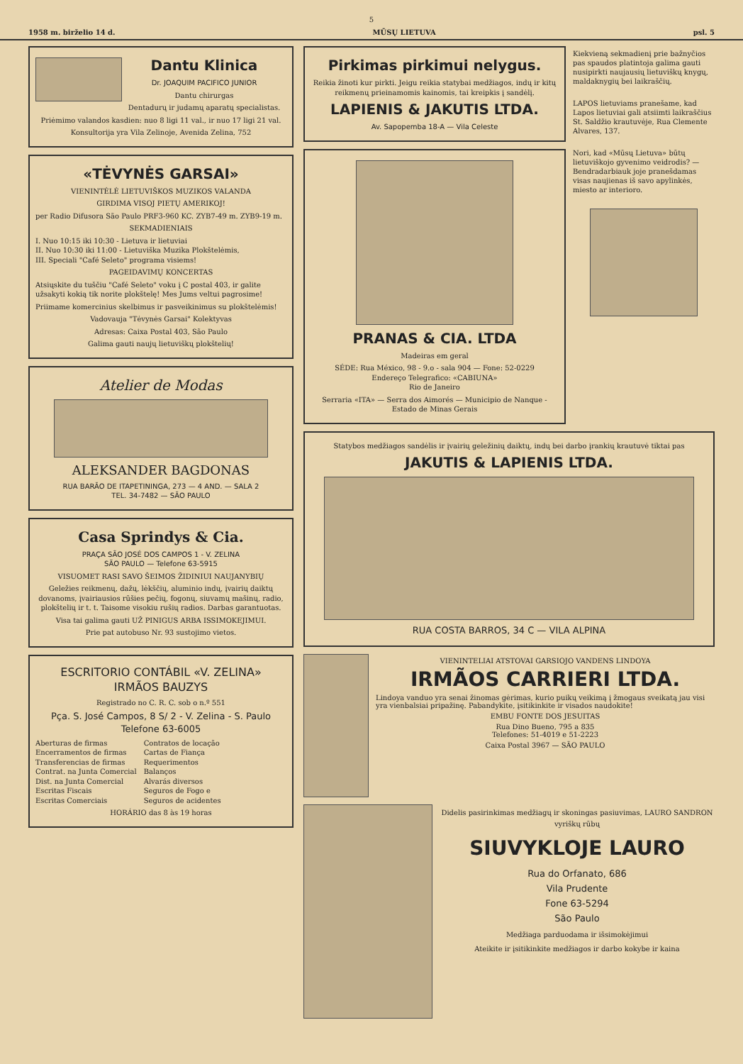5
1958 m. birželio 14 d. MŪSŲ LIETUVA psl. 5
Dantu Klinica
Dr. JOAQUIM PACIFICO JUNIOR
Dantu chirurgas
Dentadurų ir judamų aparatų specialistas.
Priėmimo valandos kasdien: nuo 8 ligi 11 val., ir nuo 17 ligi 21 val.
Konsultorija yra Vila Zelinoje, Avenida Zelina, 752
«TĖVYNĖS GARSAI»
VIENINTĖLĖ LIETUVIŠKOS MUZIKOS VALANDA
GIRDIMA VISOJ PIETŲ AMERIKOJ!
per Radio Difusora São Paulo PRF3-960 KC. ZYB7-49 m. ZYB9-19 m.
SEKMADIENIAIS
I. Nuo 10:15 iki 10:30 - Lietuva ir lietuviai
II. Nuo 10:30 iki 11:00 - Lietuviška Muzika Plokštelėmis,
III. Speciali "Café Seleto" programa visiems!
PAGEIDAVIMŲ KONCERTAS
Atsiųskite du tuščiu "Café Seleto" voku į C postal 403, ir galite užsakyti kokią tik norite plokštelę! Mes Jums veltui pagrosime!
Priimame komercinius skelbimus ir pasveikinimus su plokštelėmis!
Vadovauja "Tėvynės Garsai" Kolektyvas
Adresas: Caixa Postal 403, São Paulo
Galima gauti naujų lietuviškų plokštelių!
Atelier de Modas
ALEKSANDER BAGDONAS
RUA BARÃO DE ITAPETININGA, 273 — 4 AND. — SALA 2
TEL. 34-7482 — SÃO PAULO
Casa Sprindys & Cia.
PRAÇA SÃO JOSÉ DOS CAMPOS 1 - V. ZELINA
SÃO PAULO — Telefone 63-5915
VISUOMET RASI SAVO ŠEIMOS ŽIDINIUI NAUJANYBIŲ
Geležies reikmenų, dažų, lėkščių, aluminio indų, įvairių daiktų dovanoms, įvairiausios rūšies pečių, fogonų, siuvamų mašinų, radio, plokštelių ir t. t. Taisome visokiu rušių radios. Darbas garantuotas.
Visa tai galima gauti UŽ PINIGUS ARBA ISSIMOKEJIMUI.
Prie pat autobuso Nr. 93 sustojimo vietos.
ESCRITORIO CONTÁBIL «V. ZELINA»
IRMÃOS BAUZYS
Registrado no C. R. C. sob o n.º 551
Pça. S. José Campos, 8 S/ 2 - V. Zelina - S. Paulo
Telefone 63-6005
Aberturas de firmas
Encerramentos de firmas
Transferencias de firmas
Contrat. na Junta Comercial
Dist. na Junta Comercial
Escritas Fiscais
Escritas Comerciais
Contratos de locação
Cartas de Fiança
Requerimentos
Balanços
Alvarás diversos
Seguros de Fogo e
Seguros de acidentes
HORÁRIO das 8 às 19 horas
Pirkimas pirkimui nelygus.
Reikia žinoti kur pirkti. Jeigu reikia statybai medžiagos, indų ir kitų reikmenų prieinamomis kainomis, tai kreipkis į sandėlį.
LAPIENIS & JAKUTIS LTDA.
Av. Sapopemba 18-A — Vila Celeste
PRANAS & CIA. LTDA
Madeiras em geral
SÉDE: Rua México, 98 - 9.o - sala 904 — Fone: 52-0229
Endereço Telegrafico: «CABIUNA»
Rio de Janeiro
Serraria «ITA» — Serra dos Aimorés — Municipio de Nanque - Estado de Minas Gerais
Kiekvieną sekmadienį prie bažnyčios pas spaudos platintoja galima gauti nusipirkti naujausių lietuviškų knygų, maldaknygių bei laikraščių.
LAPOS lietuviams pranešame, kad Lapos lietuviai gali atsiimti laikraščius St. Saldžio krautuvėje, Rua Clemente Alvares, 137.
Nori, kad «Mūsų Lietuva» būtų lietuviškojo gyvenimo veidrodis? — Bendradarbiauk joje pranešdamas visas naujienas iš savo apylinkės, miesto ar interioro.
Statybos medžiagos sandėlis ir įvairių geležinių daiktų, indų bei darbo įrankių krautuvė tiktai pas
JAKUTIS & LAPIENIS LTDA.
RUA COSTA BARROS, 34 C — VILA ALPINA
VIENINTELIAI ATSTOVAI GARSIOJO VANDENS LINDOYA
IRMÃOS CARRIERI LTDA.
Lindoya vanduo yra senai žinomas gėrimas, kurio puikų veikimą į žmogaus sveikatą jau visi yra vienbalsiai pripažinę. Pabandykite, įsitikinkite ir visados naudokite!
EMBU FONTE DOS JESUITAS
Rua Dino Bueno, 795 a 835
Telefones: 51-4019 e 51-2223
Caixa Postal 3967 — SÃO PAULO
Didelis pasirinkimas medžiagų ir skoningas pasiuvimas, LAURO SANDRON vyriškų rūbų
SIUVYKLOJE LAURO
Rua do Orfanato, 686
Vila Prudente
Fone 63-5294
São Paulo
Medžiaga parduodama ir išsimokėjimui
Ateikite ir įsitikinkite medžiagos ir darbo kokybe ir kaina